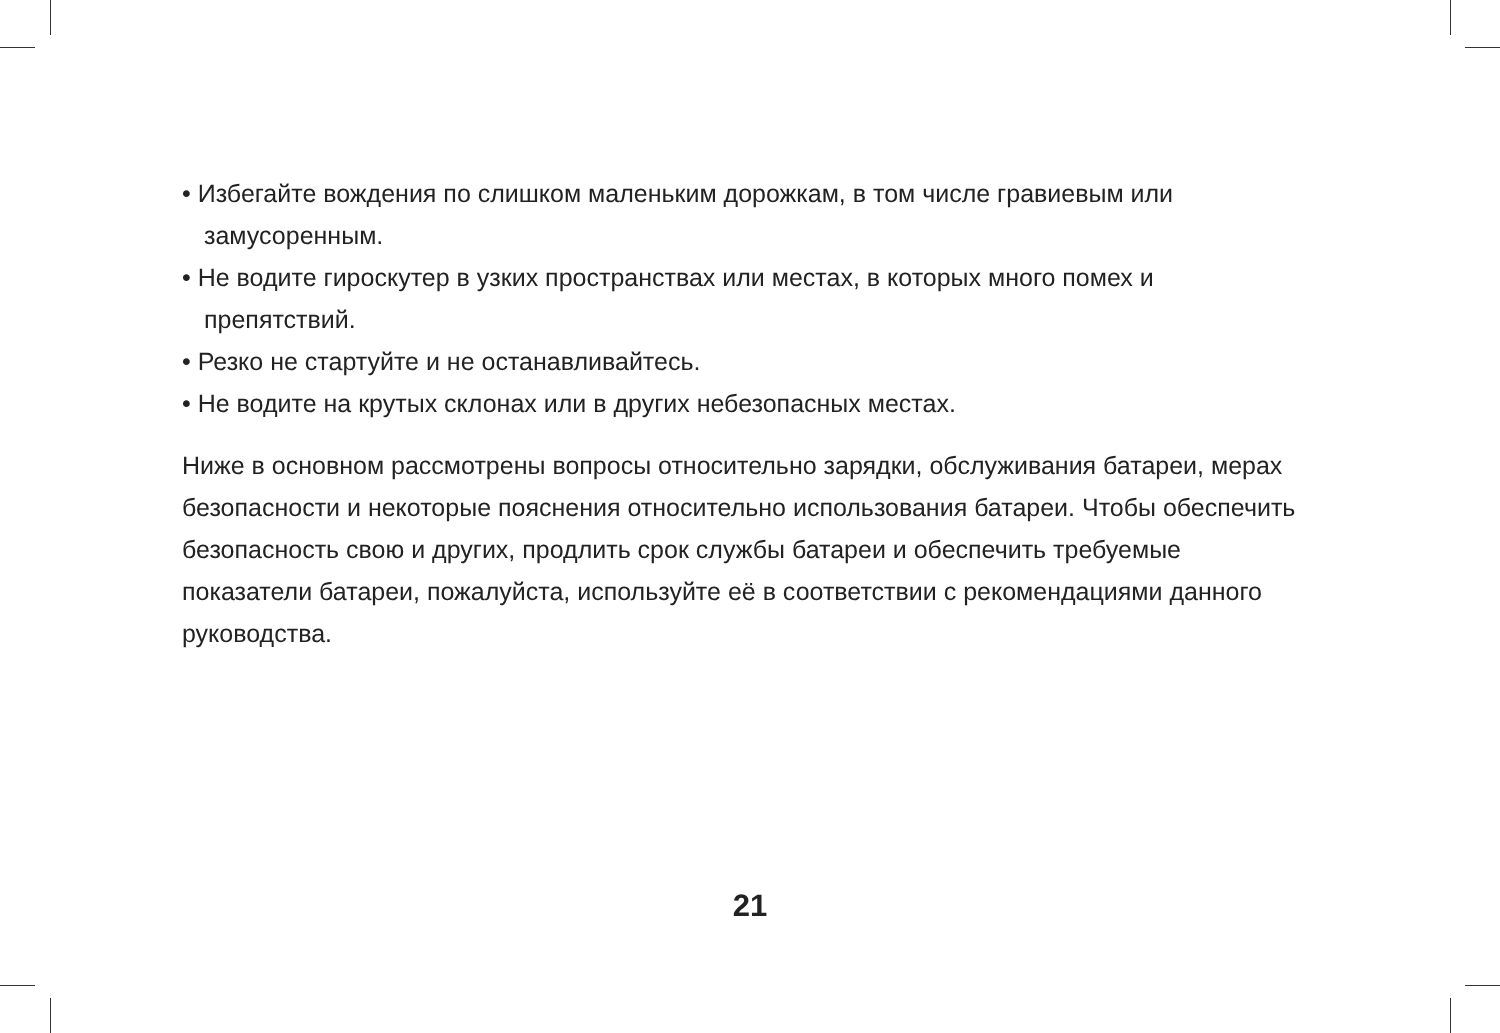• Избегайте вождения по слишком маленьким дорожкам, в том числе гравиевым или замусоренным.
• Не водите гироскутер в узких пространствах или местах, в которых много помех и препятствий.
• Резко не стартуйте и не останавливайтесь.
• Не водите на крутых склонах или в других небезопасных местах.
Ниже в основном рассмотрены вопросы относительно зарядки, обслуживания батареи, мерах безопасности и некоторые пояснения относительно использования батареи. Чтобы обеспечить безопасность свою и других, продлить срок службы батареи и обеспечить требуемые показатели батареи, пожалуйста, используйте её в соответствии с рекомендациями данного руководства.
21